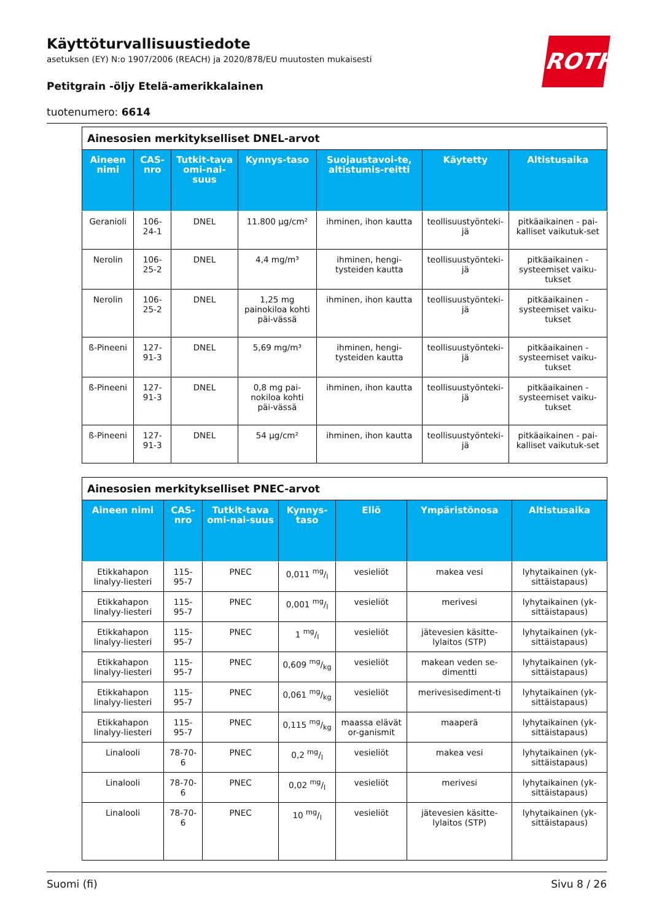Käyttöturvallisuustiedote
asetuksen (EY) N:o 1907/2006 (REACH) ja 2020/878/EU muutosten mukaisesti
Petitgrain -öljy Etelä-amerikkalainen
tuotenumero: 6614
ROTH
| Ainesosien merkitykselliset DNEL-arvot | | | | | | |
| --- | --- | --- | --- | --- | --- | --- |
| Aineen nimi | CAS-nro | Tutkit-tava omi-nai-suus | Kynnys-taso | Suojaustavoi-te, altistumis-reitti | Käytetty | Altistusaika |
| Geranioli | 106-24-1 | DNEL | 11.800 µg/cm² | ihminen, ihon kautta | teollisuustyönteki-jä | pitkäaikainen - pai-kalliset vaikutuk-set |
| Nerolin | 106-25-2 | DNEL | 4,4 mg/m³ | ihminen, hengi-tysteiden kautta | teollisuustyönteki-jä | pitkäaikainen - systeemiset vaiku-tukset |
| Nerolin | 106-25-2 | DNEL | 1,25 mg painokiloa kohti päi-vässä | ihminen, ihon kautta | teollisuustyönteki-jä | pitkäaikainen - systeemiset vaiku-tukset |
| ß-Pineeni | 127-91-3 | DNEL | 5,69 mg/m³ | ihminen, hengi-tysteiden kautta | teollisuustyönteki-jä | pitkäaikainen - systeemiset vaiku-tukset |
| ß-Pineeni | 127-91-3 | DNEL | 0,8 mg pai-nokiloa kohti päi-vässä | ihminen, ihon kautta | teollisuustyönteki-jä | pitkäaikainen - systeemiset vaiku-tukset |
| ß-Pineeni | 127-91-3 | DNEL | 54 µg/cm² | ihminen, ihon kautta | teollisuustyönteki-jä | pitkäaikainen - pai-kalliset vaikutuk-set |
| Ainesosien merkitykselliset PNEC-arvot | | | | | | |
| --- | --- | --- | --- | --- | --- | --- |
| Aineen nimi | CAS-nro | Tutkit-tava omi-nai-suus | Kynnys-taso | Eliö | Ympäristönosa | Altistusaika |
| Etikkahapon linalyy-liesteri | 115-95-7 | PNEC | 0,011 mg/l | vesieliöt | makea vesi | lyhytaikainen (yk-sittäistapaus) |
| Etikkahapon linalyy-liesteri | 115-95-7 | PNEC | 0,001 mg/l | vesieliöt | merivesi | lyhytaikainen (yk-sittäistapaus) |
| Etikkahapon linalyy-liesteri | 115-95-7 | PNEC | 1 mg/l | vesieliöt | jätevesien käsitte-lylaitos (STP) | lyhytaikainen (yk-sittäistapaus) |
| Etikkahapon linalyy-liesteri | 115-95-7 | PNEC | 0,609 mg/kg | vesieliöt | makean veden se-dimentti | lyhytaikainen (yk-sittäistapaus) |
| Etikkahapon linalyy-liesteri | 115-95-7 | PNEC | 0,061 mg/kg | vesieliöt | merivesisediment-ti | lyhytaikainen (yk-sittäistapaus) |
| Etikkahapon linalyy-liesteri | 115-95-7 | PNEC | 0,115 mg/kg | maassa elävät or-ganismit | maaperä | lyhytaikainen (yk-sittäistapaus) |
| Linalooli | 78-70-6 | PNEC | 0,2 mg/l | vesieliöt | makea vesi | lyhytaikainen (yk-sittäistapaus) |
| Linalooli | 78-70-6 | PNEC | 0,02 mg/l | vesieliöt | merivesi | lyhytaikainen (yk-sittäistapaus) |
| Linalooli | 78-70-6 | PNEC | 10 mg/l | vesieliöt | jätevesien käsitte-lylaitos (STP) | lyhytaikainen (yk-sittäistapaus) |
Suomi (fi) Sivu 8 / 26